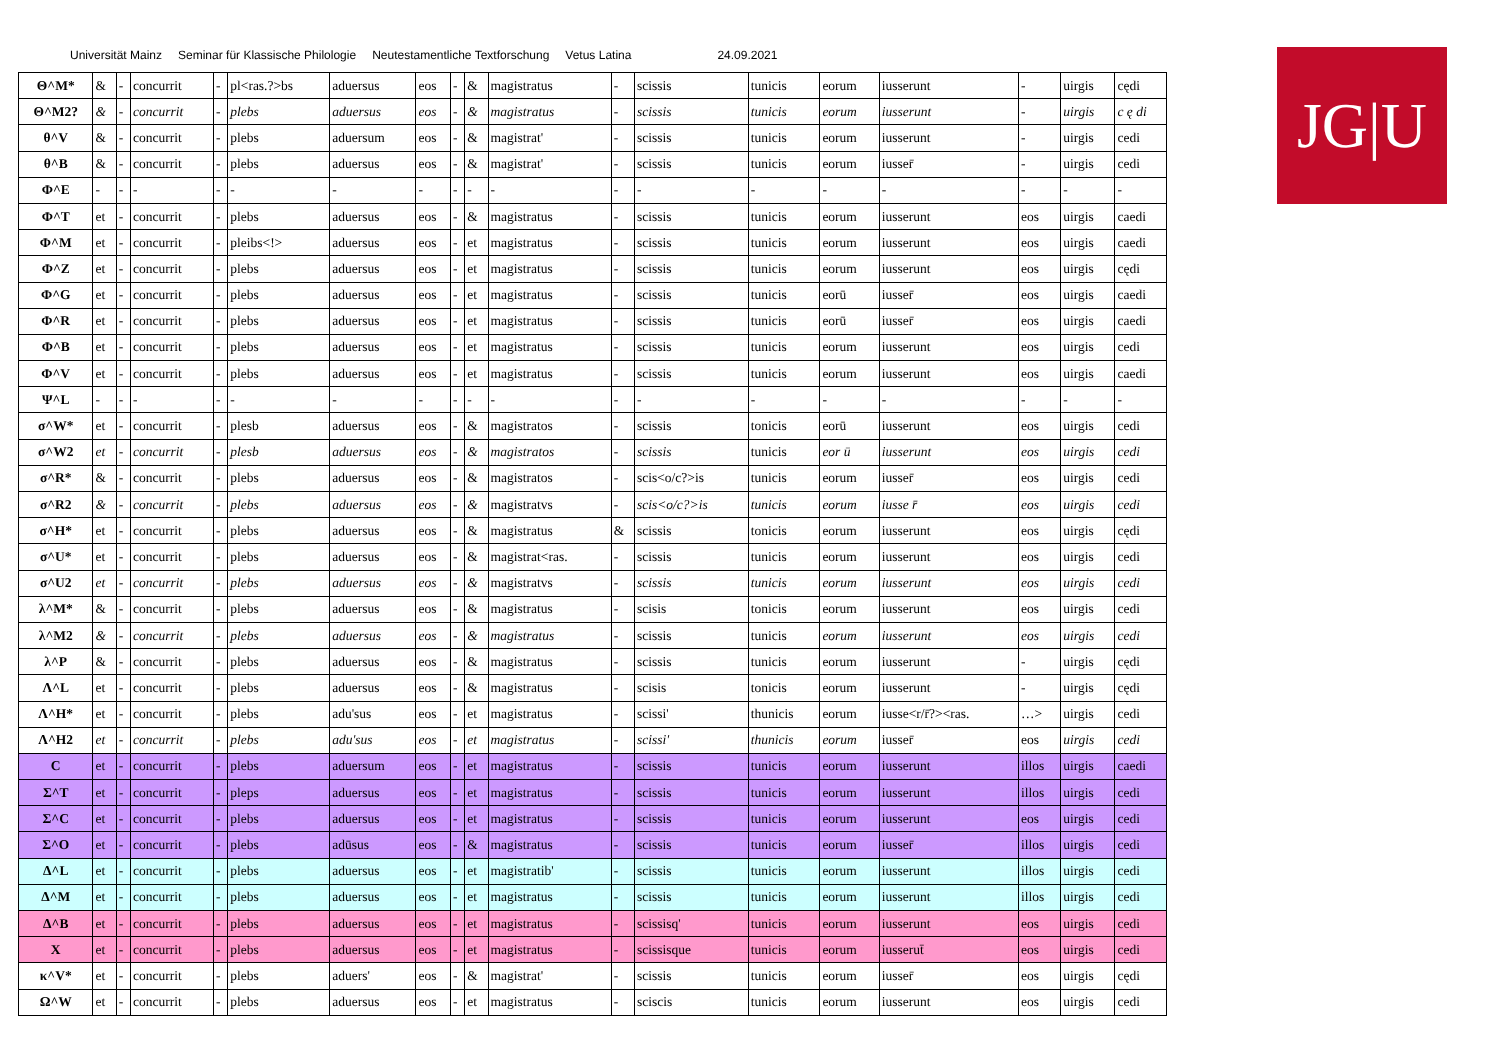Universität Mainz Seminar für Klassische Philologie Neutestamentliche Textforschung Vetus Latina 24.09.2021
JG|U
| Θ^M* | & | - | concurrit | - | pl<ras.?>bs | aduersus | eos | - | & | magistratus | - | scissis | tunicis | eorum | iusserunt | - | uirgis | cędi |
| Θ^M2? | & | - | concurrit | - | plebs | aduersus | eos | - | & | magistratus | - | scissis | tunicis | eorum | iusserunt | - | uirgis | c ę di |
| θ^V | & | - | concurrit | - | plebs | aduersum | eos | - | & | magistrat' | - | scissis | tunicis | eorum | iusserunt | - | uirgis | cedi |
| θ^B | & | - | concurrit | - | plebs | aduersus | eos | - | & | magistrat' | - | scissis | tunicis | eorum | iusser̄ | - | uirgis | cedi |
| Φ^E | - | - | - | - | - | - | - | - | - | - | - | - | - | - | - | - | - | - |
| Φ^T | et | - | concurrit | - | plebs | aduersus | eos | - | & | magistratus | - | scissis | tunicis | eorum | iusserunt | eos | uirgis | caedi |
| Φ^M | et | - | concurrit | - | pleibs<!> | aduersus | eos | - | et | magistratus | - | scissis | tunicis | eorum | iusserunt | eos | uirgis | caedi |
| Φ^Z | et | - | concurrit | - | plebs | aduersus | eos | - | et | magistratus | - | scissis | tunicis | eorum | iusserunt | eos | uirgis | cędi |
| Φ^G | et | - | concurrit | - | plebs | aduersus | eos | - | et | magistratus | - | scissis | tunicis | eorū | iusser̄ | eos | uirgis | caedi |
| Φ^R | et | - | concurrit | - | plebs | aduersus | eos | - | et | magistratus | - | scissis | tunicis | eorū | iusser̄ | eos | uirgis | caedi |
| Φ^B | et | - | concurrit | - | plebs | aduersus | eos | - | et | magistratus | - | scissis | tunicis | eorum | iusserunt | eos | uirgis | cedi |
| Φ^V | et | - | concurrit | - | plebs | aduersus | eos | - | et | magistratus | - | scissis | tunicis | eorum | iusserunt | eos | uirgis | caedi |
| Ψ^L | - | - | - | - | - | - | - | - | - | - | - | - | - | - | - | - | - | - |
| σ^W* | et | - | concurrit | - | plesb | aduersus | eos | - | & | magistratos | - | scissis | tonicis | eorū | iusserunt | eos | uirgis | cedi |
| σ^W2 | et | - | concurrit | - | plesb | aduersus | eos | - | & | magistratos | - | scissis | tunicis | eor ū | iusserunt | eos | uirgis | cedi |
| σ^R* | & | - | concurrit | - | plebs | aduersus | eos | - | & | magistratos | - | scis<o/c?>is | tunicis | eorum | iusser̄ | eos | uirgis | cedi |
| σ^R2 | & | - | concurrit | - | plebs | aduersus | eos | - | & | magistratvs | - | scis<o/c?>is | tunicis | eorum | iusse r̄ | eos | uirgis | cedi |
| σ^H* | et | - | concurrit | - | plebs | aduersus | eos | - | & | magistratus | & | scissis | tonicis | eorum | iusserunt | eos | uirgis | cędi |
| σ^U* | et | - | concurrit | - | plebs | aduersus | eos | - | & | magistrat<ras. | - | scissis | tunicis | eorum | iusserunt | eos | uirgis | cedi |
| σ^U2 | et | - | concurrit | - | plebs | aduersus | eos | - | & | magistratvs | - | scissis | tunicis | eorum | iusserunt | eos | uirgis | cedi |
| λ^M* | & | - | concurrit | - | plebs | aduersus | eos | - | & | magistratus | - | scisis | tonicis | eorum | iusserunt | eos | uirgis | cedi |
| λ^M2 | & | - | concurrit | - | plebs | aduersus | eos | - | & | magistratus | - | scissis | tunicis | eorum | iusserunt | eos | uirgis | cedi |
| λ^P | & | - | concurrit | - | plebs | aduersus | eos | - | & | magistratus | - | scissis | tunicis | eorum | iusserunt | - | uirgis | cędi |
| Λ^L | et | - | concurrit | - | plebs | aduersus | eos | - | & | magistratus | - | scisis | tonicis | eorum | iusserunt | - | uirgis | cędi |
| Λ^H* | et | - | concurrit | - | plebs | adu'sus | eos | - | et | magistratus | - | scissi' | thunicis | eorum | iusse<r/r̄?><ras. | …> | uirgis | cedi |
| Λ^H2 | et | - | concurrit | - | plebs | adu'sus | eos | - | et | magistratus | - | scissi' | thunicis | eorum | iusser̄ | eos | uirgis | cedi |
| C | et | - | concurrit | - | plebs | aduersum | eos | - | et | magistratus | - | scissis | tunicis | eorum | iusserunt | illos | uirgis | caedi |
| Σ^T | et | - | concurrit | - | pleps | aduersus | eos | - | et | magistratus | - | scissis | tunicis | eorum | iusserunt | illos | uirgis | cedi |
| Σ^C | et | - | concurrit | - | plebs | aduersus | eos | - | et | magistratus | - | scissis | tunicis | eorum | iusserunt | eos | uirgis | cedi |
| Σ^O | et | - | concurrit | - | plebs | adūsus | eos | - | & | magistratus | - | scissis | tunicis | eorum | iusser̄ | illos | uirgis | cedi |
| Δ^L | et | - | concurrit | - | plebs | aduersus | eos | - | et | magistratib' | - | scissis | tunicis | eorum | iusserunt | illos | uirgis | cedi |
| Δ^M | et | - | concurrit | - | plebs | aduersus | eos | - | et | magistratus | - | scissis | tunicis | eorum | iusserunt | illos | uirgis | cedi |
| Δ^B | et | - | concurrit | - | plebs | aduersus | eos | - | et | magistratus | - | scissisq' | tunicis | eorum | iusserunt | eos | uirgis | cedi |
| X | et | - | concurrit | - | plebs | aduersus | eos | - | et | magistratus | - | scissisque | tunicis | eorum | iusserut̄ | eos | uirgis | cedi |
| κ^V* | et | - | concurrit | - | plebs | aduers' | eos | - | & | magistrat' | - | scissis | tunicis | eorum | iusser̄ | eos | uirgis | cędi |
| Ω^W | et | - | concurrit | - | plebs | aduersus | eos | - | et | magistratus | - | sciscis | tunicis | eorum | iusserunt | eos | uirgis | cedi |